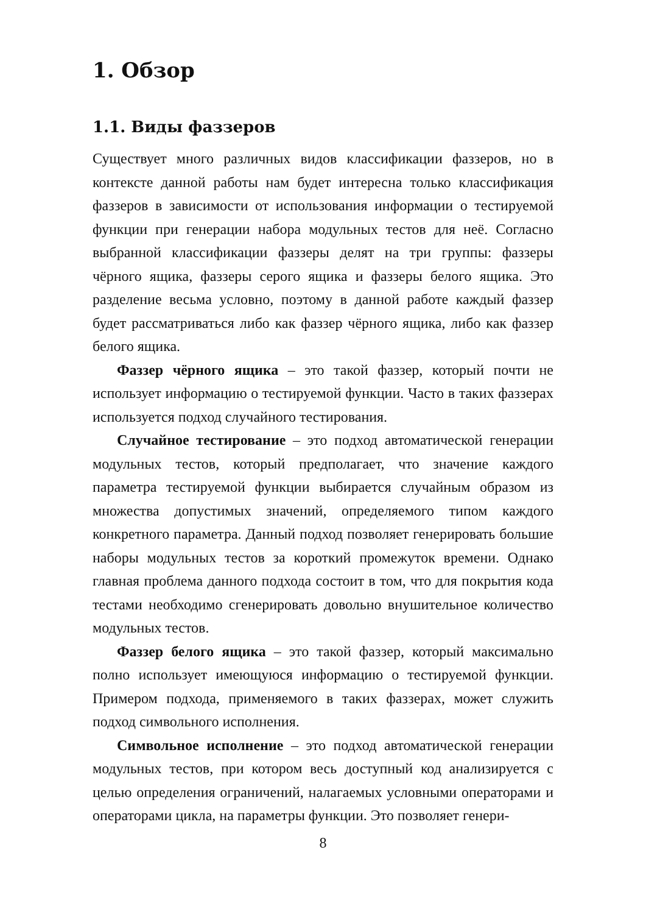1. Обзор
1.1. Виды фаззеров
Существует много различных видов классификации фаззеров, но в контексте данной работы нам будет интересна только классификация фаззеров в зависимости от использования информации о тестируемой функции при генерации набора модульных тестов для неё. Согласно выбранной классификации фаззеры делят на три группы: фаззеры чёрного ящика, фаззеры серого ящика и фаззеры белого ящика. Это разделение весьма условно, поэтому в данной работе каждый фаззер будет рассматриваться либо как фаззер чёрного ящика, либо как фаззер белого ящика.
Фаззер чёрного ящика – это такой фаззер, который почти не использует информацию о тестируемой функции. Часто в таких фаззерах используется подход случайного тестирования.
Случайное тестирование – это подход автоматической генерации модульных тестов, который предполагает, что значение каждого параметра тестируемой функции выбирается случайным образом из множества допустимых значений, определяемого типом каждого конкретного параметра. Данный подход позволяет генерировать большие наборы модульных тестов за короткий промежуток времени. Однако главная проблема данного подхода состоит в том, что для покрытия кода тестами необходимо сгенерировать довольно внушительное количество модульных тестов.
Фаззер белого ящика – это такой фаззер, который максимально полно использует имеющуюся информацию о тестируемой функции. Примером подхода, применяемого в таких фаззерах, может служить подход символьного исполнения.
Символьное исполнение – это подход автоматической генерации модульных тестов, при котором весь доступный код анализируется с целью определения ограничений, налагаемых условными операторами и операторами цикла, на параметры функции. Это позволяет генери-
8